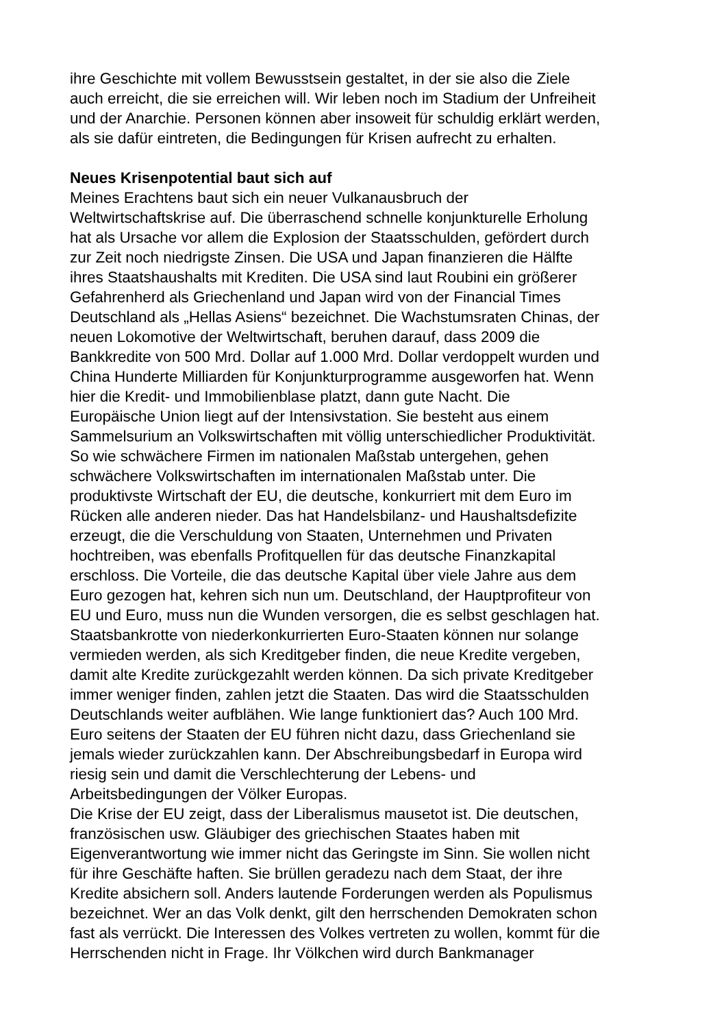ihre Geschichte mit vollem Bewusstsein gestaltet, in der sie also die Ziele
auch erreicht, die sie erreichen will. Wir leben noch im Stadium der Unfreiheit
und der Anarchie. Personen können aber insoweit für schuldig erklärt werden,
als sie dafür eintreten, die Bedingungen für Krisen aufrecht zu erhalten.
Neues Krisenpotential baut sich auf
Meines Erachtens baut sich ein neuer Vulkanausbruch der
Weltwirtschaftskrise auf. Die überraschend schnelle konjunkturelle Erholung
hat als Ursache vor allem die Explosion der Staatsschulden, gefördert durch
zur Zeit noch niedrigste Zinsen. Die USA und Japan finanzieren die Hälfte
ihres Staatshaushalts mit Krediten. Die USA sind laut Roubini ein größerer
Gefahrenherd als Griechenland und Japan wird von der Financial Times
Deutschland als „Hellas Asiens“ bezeichnet. Die Wachstumsraten Chinas, der
neuen Lokomotive der Weltwirtschaft, beruhen darauf, dass 2009 die
Bankkredite von 500 Mrd. Dollar auf 1.000 Mrd. Dollar verdoppelt wurden und
China Hunderte Milliarden für Konjunkturprogramme ausgeworfen hat. Wenn
hier die Kredit- und Immobilienblase platzt, dann gute Nacht. Die
Europäische Union liegt auf der Intensivstation. Sie besteht aus einem
Sammelsurium an Volkswirtschaften mit völlig unterschiedlicher Produktivität.
So wie schwächere Firmen im nationalen Maßstab untergehen, gehen
schwächere Volkswirtschaften im internationalen Maßstab unter. Die
produktivste Wirtschaft der EU, die deutsche, konkurriert mit dem Euro im
Rücken alle anderen nieder. Das hat Handelsbilanz- und Haushaltsdefizite
erzeugt, die die Verschuldung von Staaten, Unternehmen und Privaten
hochtreiben, was ebenfalls Profitquellen für das deutsche Finanzkapital
erschloss. Die Vorteile, die das deutsche Kapital über viele Jahre aus dem
Euro gezogen hat, kehren sich nun um. Deutschland, der Hauptprofiteur von
EU und Euro, muss nun die Wunden versorgen, die es selbst geschlagen hat.
Staatsbankrotte von niederkonkurrierten Euro-Staaten können nur solange
vermieden werden, als sich Kreditgeber finden, die neue Kredite vergeben,
damit alte Kredite zurückgezahlt werden können. Da sich private Kreditgeber
immer weniger finden, zahlen jetzt die Staaten. Das wird die Staatsschulden
Deutschlands weiter aufblähen. Wie lange funktioniert das? Auch 100 Mrd.
Euro seitens der Staaten der EU führen nicht dazu, dass Griechenland sie
jemals wieder zurückzahlen kann. Der Abschreibungsbedarf in Europa wird
riesig sein und damit die Verschlechterung der Lebens- und
Arbeitsbedingungen der Völker Europas.
Die Krise der EU zeigt, dass der Liberalismus mausetot ist. Die deutschen,
französischen usw. Gläubiger des griechischen Staates haben mit
Eigenverantwortung wie immer nicht das Geringste im Sinn. Sie wollen nicht
für ihre Geschäfte haften. Sie brüllen geradezu nach dem Staat, der ihre
Kredite absichern soll. Anders lautende Forderungen werden als Populismus
bezeichnet. Wer an das Volk denkt, gilt den herrschenden Demokraten schon
fast als verrückt. Die Interessen des Volkes vertreten zu wollen, kommt für die
Herrschenden nicht in Frage. Ihr Völkchen wird durch Bankmanager